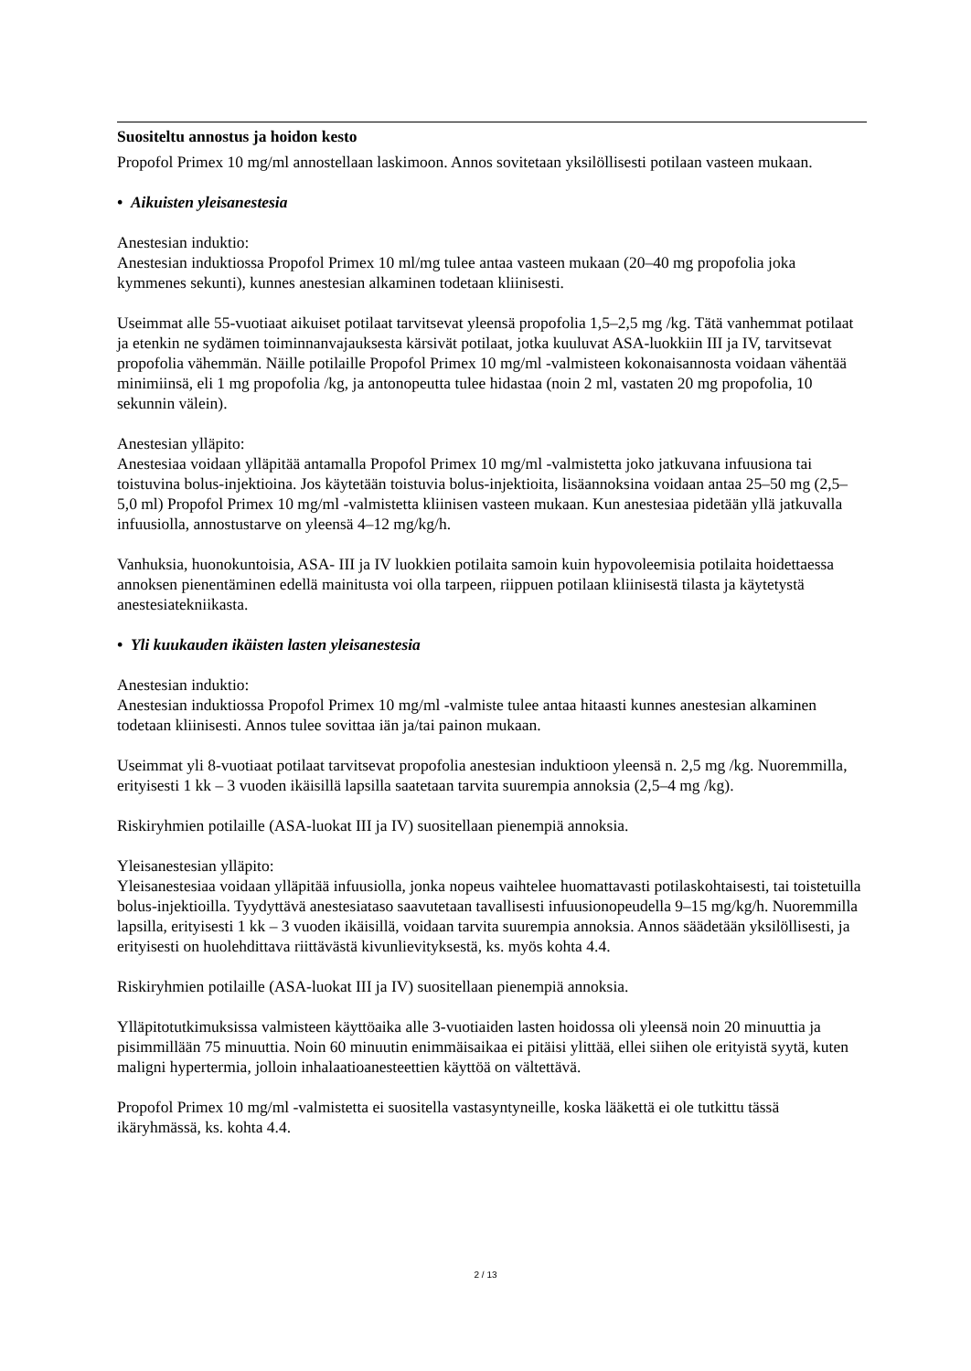Suositeltu annostus ja hoidon kesto
Propofol Primex 10 mg/ml annostellaan laskimoon. Annos sovitetaan yksilöllisesti potilaan vasteen mukaan.
• Aikuisten yleisanestesia
Anestesian induktio:
Anestesian induktiossa Propofol Primex 10 ml/mg tulee antaa vasteen mukaan (20–40 mg propofolia joka kymmenes sekunti), kunnes anestesian alkaminen todetaan kliinisesti.
Useimmat alle 55-vuotiaat aikuiset potilaat tarvitsevat yleensä propofolia 1,5–2,5 mg /kg. Tätä vanhemmat potilaat ja etenkin ne sydämen toiminnanvajauksesta kärsivät potilaat, jotka kuuluvat ASA-luokkiin III ja IV, tarvitsevat propofolia vähemmän. Näille potilaille Propofol Primex 10 mg/ml -valmisteen kokonaisannosta voidaan vähentää minimiinsä, eli 1 mg propofolia /kg, ja antonopeutta tulee hidastaa (noin 2 ml, vastaten 20 mg propofolia, 10 sekunnin välein).
Anestesian ylläpito:
Anestesiaa voidaan ylläpitää antamalla Propofol Primex 10 mg/ml -valmistetta joko jatkuvana infuusiona tai toistuvina bolus-injektioina. Jos käytetään toistuvia bolus-injektioita, lisäannoksina voidaan antaa 25–50 mg (2,5–5,0 ml) Propofol Primex 10 mg/ml -valmistetta kliinisen vasteen mukaan. Kun anestesiaa pidetään yllä jatkuvalla infuusiolla, annostustarve on yleensä 4–12 mg/kg/h.
Vanhuksia, huonokuntoisia, ASA- III ja IV luokkien potilaita samoin kuin hypovoleemisia potilaita hoidettaessa annoksen pienentäminen edellä mainitusta voi olla tarpeen, riippuen potilaan kliinisestä tilasta ja käytetystä anestesiatekniikasta.
• Yli kuukauden ikäisten lasten yleisanestesia
Anestesian induktio:
Anestesian induktiossa Propofol Primex 10 mg/ml -valmiste tulee antaa hitaasti kunnes anestesian alkaminen todetaan kliinisesti. Annos tulee sovittaa iän ja/tai painon mukaan.
Useimmat yli 8-vuotiaat potilaat tarvitsevat propofolia anestesian induktioon yleensä n. 2,5 mg /kg. Nuoremmilla, erityisesti 1 kk – 3 vuoden ikäisillä lapsilla saatetaan tarvita suurempia annoksia (2,5–4 mg /kg).
Riskiryhmien potilaille (ASA-luokat III ja IV) suositellaan pienempiä annoksia.
Yleisanestesian ylläpito:
Yleisanestesiaa voidaan ylläpitää infuusiolla, jonka nopeus vaihtelee huomattavasti potilaskohtaisesti, tai toistetuilla bolus-injektioilla. Tyydyttävä anestesiataso saavutetaan tavallisesti infuusionopeudella 9–15 mg/kg/h. Nuoremmilla lapsilla, erityisesti 1 kk – 3 vuoden ikäisillä, voidaan tarvita suurempia annoksia. Annos säädetään yksilöllisesti, ja erityisesti on huolehdittava riittävästä kivunlievityksestä, ks. myös kohta 4.4.
Riskiryhmien potilaille (ASA-luokat III ja IV) suositellaan pienempiä annoksia.
Ylläpitotutkimuksissa valmisteen käyttöaika alle 3-vuotiaiden lasten hoidossa oli yleensä noin 20 minuuttia ja pisimmillään 75 minuuttia. Noin 60 minuutin enimmäisaikaa ei pitäisi ylittää, ellei siihen ole erityistä syytä, kuten maligni hypertermia, jolloin inhalaatioanesteettien käyttöä on vältettävä.
Propofol Primex 10 mg/ml -valmistetta ei suositella vastasyntyneille, koska lääkettä ei ole tutkittu tässä ikäryhmässä, ks. kohta 4.4.
2 / 13